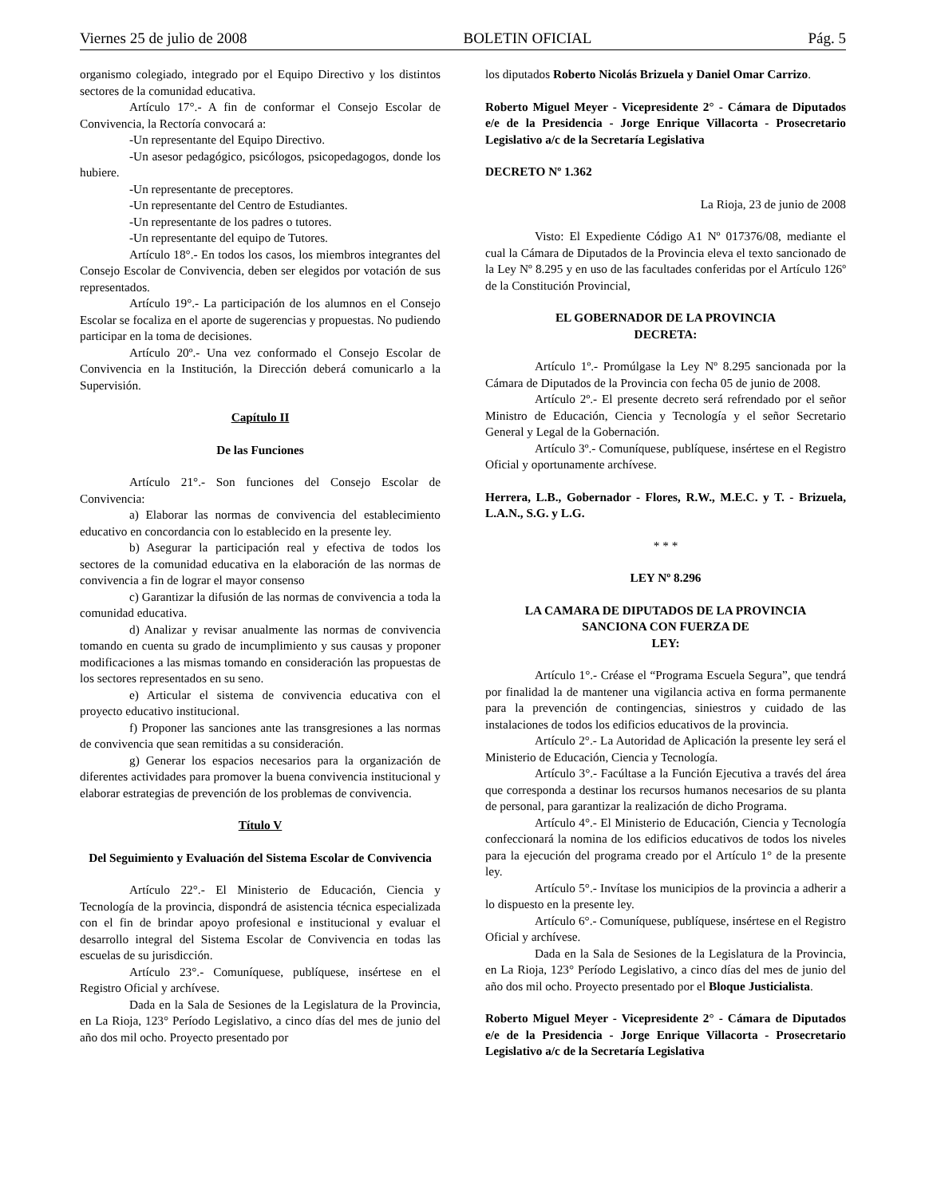Viernes 25 de julio de 2008 BOLETIN OFICIAL Pág. 5
organismo colegiado, integrado por el Equipo Directivo y los distintos sectores de la comunidad educativa.
Artículo 17°.- A fin de conformar el Consejo Escolar de Convivencia, la Rectoría convocará a:
-Un representante del Equipo Directivo.
-Un asesor pedagógico, psicólogos, psicopedagogos, donde los hubiere.
-Un representante de preceptores.
-Un representante del Centro de Estudiantes.
-Un representante de los padres o tutores.
-Un representante del equipo de Tutores.
Artículo 18°.- En todos los casos, los miembros integrantes del Consejo Escolar de Convivencia, deben ser elegidos por votación de sus representados.
Artículo 19°.- La participación de los alumnos en el Consejo Escolar se focaliza en el aporte de sugerencias y propuestas. No pudiendo participar en la toma de decisiones.
Artículo 20º.- Una vez conformado el Consejo Escolar de Convivencia en la Institución, la Dirección deberá comunicarlo a la Supervisión.
Capítulo II
De las Funciones
Artículo 21°.- Son funciones del Consejo Escolar de Convivencia:
a) Elaborar las normas de convivencia del establecimiento educativo en concordancia con lo establecido en la presente ley.
b) Asegurar la participación real y efectiva de todos los sectores de la comunidad educativa en la elaboración de las normas de convivencia a fin de lograr el mayor consenso
c) Garantizar la difusión de las normas de convivencia a toda la comunidad educativa.
d) Analizar y revisar anualmente las normas de convivencia tomando en cuenta su grado de incumplimiento y sus causas y proponer modificaciones a las mismas tomando en consideración las propuestas de los sectores representados en su seno.
e) Articular el sistema de convivencia educativa con el proyecto educativo institucional.
f) Proponer las sanciones ante las transgresiones a las normas de convivencia que sean remitidas a su consideración.
g) Generar los espacios necesarios para la organización de diferentes actividades para promover la buena convivencia institucional y elaborar estrategias de prevención de los problemas de convivencia.
Título V
Del Seguimiento y Evaluación del Sistema Escolar de Convivencia
Artículo 22°.- El Ministerio de Educación, Ciencia y Tecnología de la provincia, dispondrá de asistencia técnica especializada con el fin de brindar apoyo profesional e institucional y evaluar el desarrollo integral del Sistema Escolar de Convivencia en todas las escuelas de su jurisdicción.
Artículo 23°.- Comuníquese, publíquese, insértese en el Registro Oficial y archívese.
Dada en la Sala de Sesiones de la Legislatura de la Provincia, en La Rioja, 123° Período Legislativo, a cinco días del mes de junio del año dos mil ocho. Proyecto presentado por
los diputados Roberto Nicolás Brizuela y Daniel Omar Carrizo.
Roberto Miguel Meyer - Vicepresidente 2° - Cámara de Diputados e/e de la Presidencia - Jorge Enrique Villacorta - Prosecretario Legislativo a/c de la Secretaría Legislativa
DECRETO Nº 1.362
La Rioja, 23 de junio de 2008
Visto: El Expediente Código A1 Nº 017376/08, mediante el cual la Cámara de Diputados de la Provincia eleva el texto sancionado de la Ley Nº 8.295 y en uso de las facultades conferidas por el Artículo 126º de la Constitución Provincial,
EL GOBERNADOR DE LA PROVINCIA
DECRETA:
Artículo 1º.- Promúlgase la Ley Nº 8.295 sancionada por la Cámara de Diputados de la Provincia con fecha 05 de junio de 2008.
Artículo 2º.- El presente decreto será refrendado por el señor Ministro de Educación, Ciencia y Tecnología y el señor Secretario General y Legal de la Gobernación.
Artículo 3º.- Comuníquese, publíquese, insértese en el Registro Oficial y oportunamente archívese.
Herrera, L.B., Gobernador - Flores, R.W., M.E.C. y T. - Brizuela, L.A.N., S.G. y L.G.
* * *
LEY Nº 8.296
LA CAMARA DE DIPUTADOS DE LA PROVINCIA
SANCIONA CON FUERZA DE
LEY:
Artículo 1°.- Créase el “Programa Escuela Segura”, que tendrá por finalidad la de mantener una vigilancia activa en forma permanente para la prevención de contingencias, siniestros y cuidado de las instalaciones de todos los edificios educativos de la provincia.
Artículo 2°.- La Autoridad de Aplicación la presente ley será el Ministerio de Educación, Ciencia y Tecnología.
Artículo 3°.- Facúltase a la Función Ejecutiva a través del área que corresponda a destinar los recursos humanos necesarios de su planta de personal, para garantizar la realización de dicho Programa.
Artículo 4°.- El Ministerio de Educación, Ciencia y Tecnología confeccionará la nomina de los edificios educativos de todos los niveles para la ejecución del programa creado por el Artículo 1° de la presente ley.
Artículo 5°.- Invítase los municipios de la provincia a adherir a lo dispuesto en la presente ley.
Artículo 6°.- Comuníquese, publíquese, insértese en el Registro Oficial y archívese.
Dada en la Sala de Sesiones de la Legislatura de la Provincia, en La Rioja, 123° Período Legislativo, a cinco días del mes de junio del año dos mil ocho. Proyecto presentado por el Bloque Justicialista.
Roberto Miguel Meyer - Vicepresidente 2° - Cámara de Diputados e/e de la Presidencia - Jorge Enrique Villacorta - Prosecretario Legislativo a/c de la Secretaría Legislativa